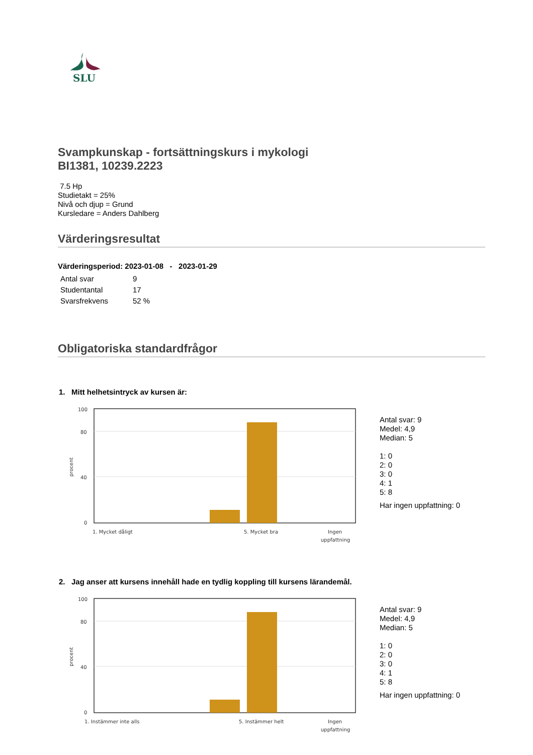SLU
Svampkunskap - fortsättningskurs i mykologi
BI1381, 10239.2223
7.5 Hp
Studietakt = 25%
Nivå och djup = Grund
Kursledare = Anders Dahlberg
Värderingsresultat
Värderingsperiod: 2023-01-08 - 2023-01-29
| Antal svar | 9 |
| Studentantal | 17 |
| Svarsfrekvens | 52 % |
Obligatoriska standardfrågor
1. Mitt helhetsintryck av kursen är:
100
80
40
0
procent
1. Mycket dåligt
5. Mycket bra
Ingen
uppfattning
Antal svar: 9
Medel: 4,9
Median: 5
1: 0
2: 0
3: 0
4: 1
5: 8
Har ingen uppfattning: 0
2. Jag anser att kursens innehåll hade en tydlig koppling till kursens lärandemål.
100
80
40
0
procent
1. Instämmer inte alls
5. Instämmer helt
Ingen
uppfattning
Antal svar: 9
Medel: 4,9
Median: 5
1: 0
2: 0
3: 0
4: 1
5: 8
Har ingen uppfattning: 0